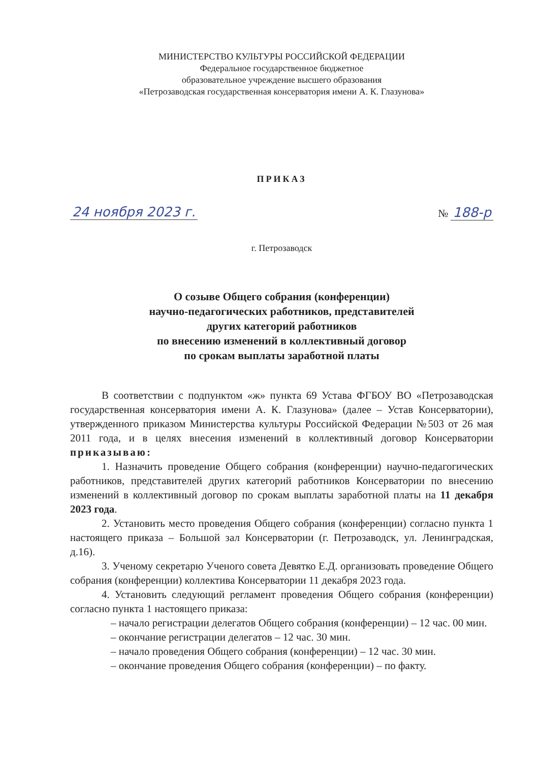МИНИСТЕРСТВО КУЛЬТУРЫ РОССИЙСКОЙ ФЕДЕРАЦИИ
Федеральное государственное бюджетное
образовательное учреждение высшего образования
«Петрозаводская государственная консерватория имени А. К. Глазунова»
ПРИКАЗ
24 ноября 2023 г. № 188-р
г. Петрозаводск
О созыве Общего собрания (конференции)
научно-педагогических работников, представителей
других категорий работников
по внесению изменений в коллективный договор
по срокам выплаты заработной платы
В соответствии с подпунктом «ж» пункта 69 Устава ФГБОУ ВО «Петрозаводская государственная консерватория имени А. К. Глазунова» (далее – Устав Консерватории), утвержденного приказом Министерства культуры Российской Федерации №503 от 26 мая 2011 года, и в целях внесения изменений в коллективный договор Консерватории приказываю:
1. Назначить проведение Общего собрания (конференции) научно-педагогических работников, представителей других категорий работников Консерватории по внесению изменений в коллективный договор по срокам выплаты заработной платы на 11 декабря 2023 года.
2. Установить место проведения Общего собрания (конференции) согласно пункта 1 настоящего приказа – Большой зал Консерватории (г. Петрозаводск, ул. Ленинградская, д.16).
3. Ученому секретарю Ученого совета Девятко Е.Д. организовать проведение Общего собрания (конференции) коллектива Консерватории 11 декабря 2023 года.
4. Установить следующий регламент проведения Общего собрания (конференции) согласно пункта 1 настоящего приказа:
– начало регистрации делегатов Общего собрания (конференции) – 12 час. 00 мин.
– окончание регистрации делегатов – 12 час. 30 мин.
– начало проведения Общего собрания (конференции) – 12 час. 30 мин.
– окончание проведения Общего собрания (конференции) – по факту.